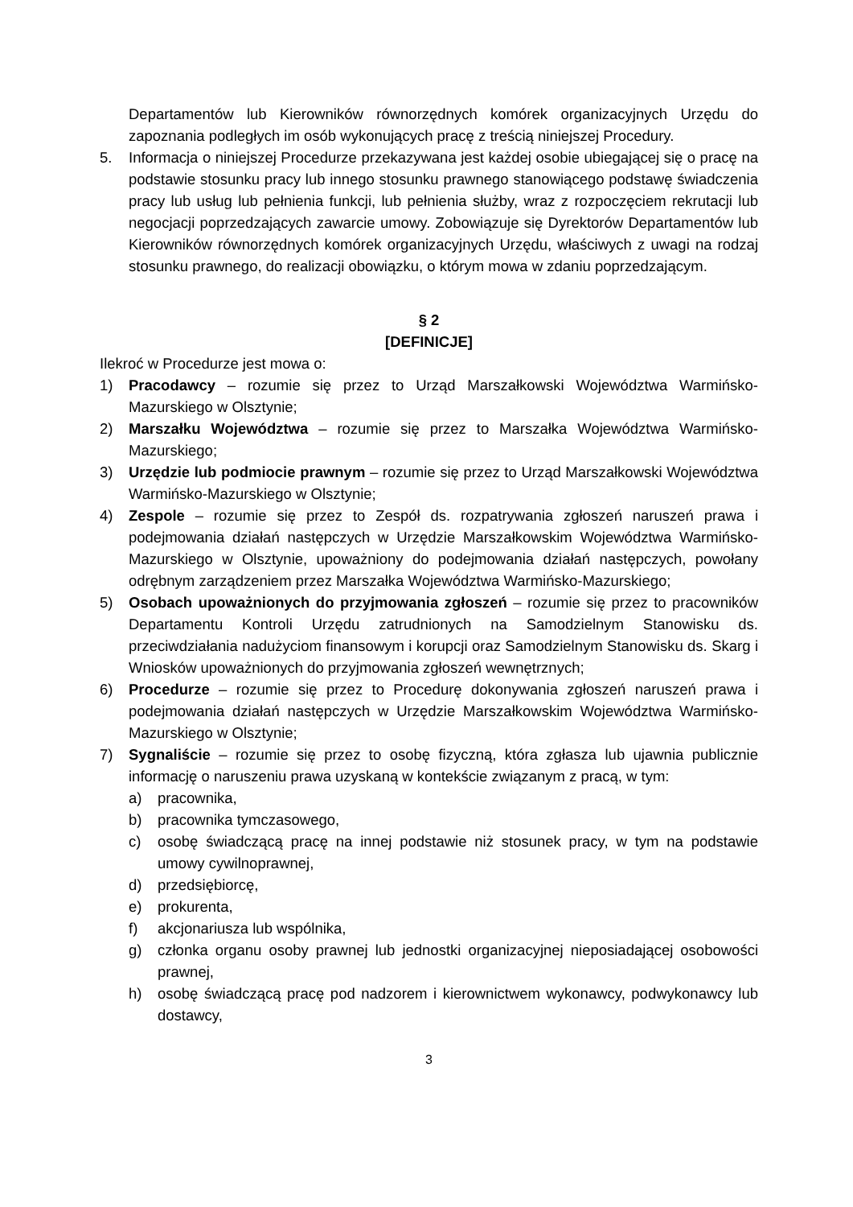Departamentów lub Kierowników równorzędnych komórek organizacyjnych Urzędu do zapoznania podległych im osób wykonujących pracę z treścią niniejszej Procedury.
5. Informacja o niniejszej Procedurze przekazywana jest każdej osobie ubiegającej się o pracę na podstawie stosunku pracy lub innego stosunku prawnego stanowiącego podstawę świadczenia pracy lub usług lub pełnienia funkcji, lub pełnienia służby, wraz z rozpoczęciem rekrutacji lub negocjacji poprzedzających zawarcie umowy. Zobowiązuje się Dyrektorów Departamentów lub Kierowników równorzędnych komórek organizacyjnych Urzędu, właściwych z uwagi na rodzaj stosunku prawnego, do realizacji obowiązku, o którym mowa w zdaniu poprzedzającym.
§ 2
[DEFINICJE]
Ilekroć w Procedurze jest mowa o:
1) Pracodawcy – rozumie się przez to Urząd Marszałkowski Województwa Warmińsko-Mazurskiego w Olsztynie;
2) Marszałku Województwa – rozumie się przez to Marszałka Województwa Warmińsko-Mazurskiego;
3) Urzędzie lub podmiocie prawnym – rozumie się przez to Urząd Marszałkowski Województwa Warmińsko-Mazurskiego w Olsztynie;
4) Zespole – rozumie się przez to Zespół ds. rozpatrywania zgłoszeń naruszeń prawa i podejmowania działań następczych w Urzędzie Marszałkowskim Województwa Warmińsko-Mazurskiego w Olsztynie, upoważniony do podejmowania działań następczych, powołany odrębnym zarządzeniem przez Marszałka Województwa Warmińsko-Mazurskiego;
5) Osobach upoważnionych do przyjmowania zgłoszeń – rozumie się przez to pracowników Departamentu Kontroli Urzędu zatrudnionych na Samodzielnym Stanowisku ds. przeciwdziałania nadużyciom finansowym i korupcji oraz Samodzielnym Stanowisku ds. Skarg i Wniosków upoważnionych do przyjmowania zgłoszeń wewnętrznych;
6) Procedurze – rozumie się przez to Procedurę dokonywania zgłoszeń naruszeń prawa i podejmowania działań następczych w Urzędzie Marszałkowskim Województwa Warmińsko-Mazurskiego w Olsztynie;
7) Sygnaliście – rozumie się przez to osobę fizyczną, która zgłasza lub ujawnia publicznie informację o naruszeniu prawa uzyskaną w kontekście związanym z pracą, w tym:
a) pracownika,
b) pracownika tymczasowego,
c) osobę świadczącą pracę na innej podstawie niż stosunek pracy, w tym na podstawie umowy cywilnoprawnej,
d) przedsiębiorcę,
e) prokurenta,
f) akcjonariusza lub wspólnika,
g) członka organu osoby prawnej lub jednostki organizacyjnej nieposiadającej osobowości prawnej,
h) osobę świadczącą pracę pod nadzorem i kierownictwem wykonawcy, podwykonawcy lub dostawcy,
3